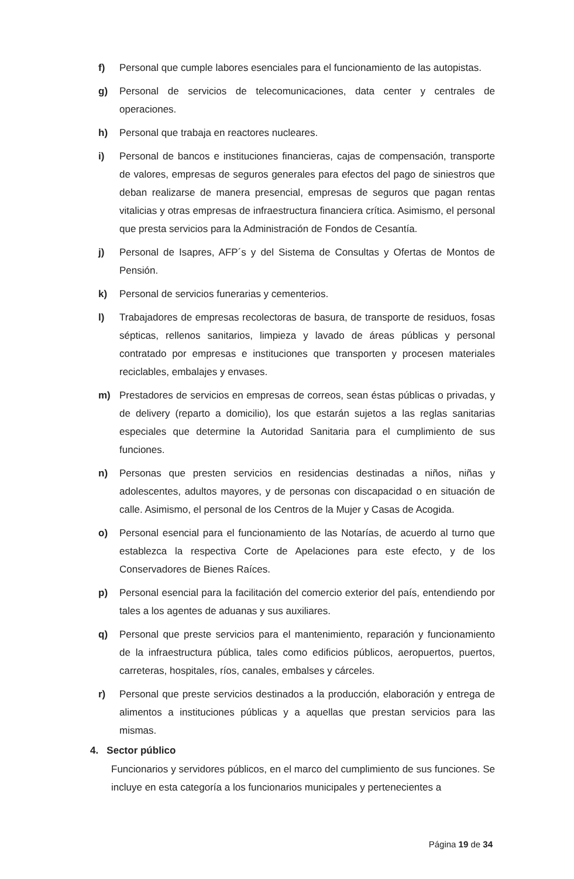f) Personal que cumple labores esenciales para el funcionamiento de las autopistas.
g) Personal de servicios de telecomunicaciones, data center y centrales de operaciones.
h) Personal que trabaja en reactores nucleares.
i) Personal de bancos e instituciones financieras, cajas de compensación, transporte de valores, empresas de seguros generales para efectos del pago de siniestros que deban realizarse de manera presencial, empresas de seguros que pagan rentas vitalicias y otras empresas de infraestructura financiera crítica. Asimismo, el personal que presta servicios para la Administración de Fondos de Cesantía.
j) Personal de Isapres, AFP´s y del Sistema de Consultas y Ofertas de Montos de Pensión.
k) Personal de servicios funerarias y cementerios.
l) Trabajadores de empresas recolectoras de basura, de transporte de residuos, fosas sépticas, rellenos sanitarios, limpieza y lavado de áreas públicas y personal contratado por empresas e instituciones que transporten y procesen materiales reciclables, embalajes y envases.
m) Prestadores de servicios en empresas de correos, sean éstas públicas o privadas, y de delivery (reparto a domicilio), los que estarán sujetos a las reglas sanitarias especiales que determine la Autoridad Sanitaria para el cumplimiento de sus funciones.
n) Personas que presten servicios en residencias destinadas a niños, niñas y adolescentes, adultos mayores, y de personas con discapacidad o en situación de calle. Asimismo, el personal de los Centros de la Mujer y Casas de Acogida.
o) Personal esencial para el funcionamiento de las Notarías, de acuerdo al turno que establezca la respectiva Corte de Apelaciones para este efecto, y de los Conservadores de Bienes Raíces.
p) Personal esencial para la facilitación del comercio exterior del país, entendiendo por tales a los agentes de aduanas y sus auxiliares.
q) Personal que preste servicios para el mantenimiento, reparación y funcionamiento de la infraestructura pública, tales como edificios públicos, aeropuertos, puertos, carreteras, hospitales, ríos, canales, embalses y cárceles.
r) Personal que preste servicios destinados a la producción, elaboración y entrega de alimentos a instituciones públicas y a aquellas que prestan servicios para las mismas.
4. Sector público
Funcionarios y servidores públicos, en el marco del cumplimiento de sus funciones. Se incluye en esta categoría a los funcionarios municipales y pertenecientes a
Página 19 de 34